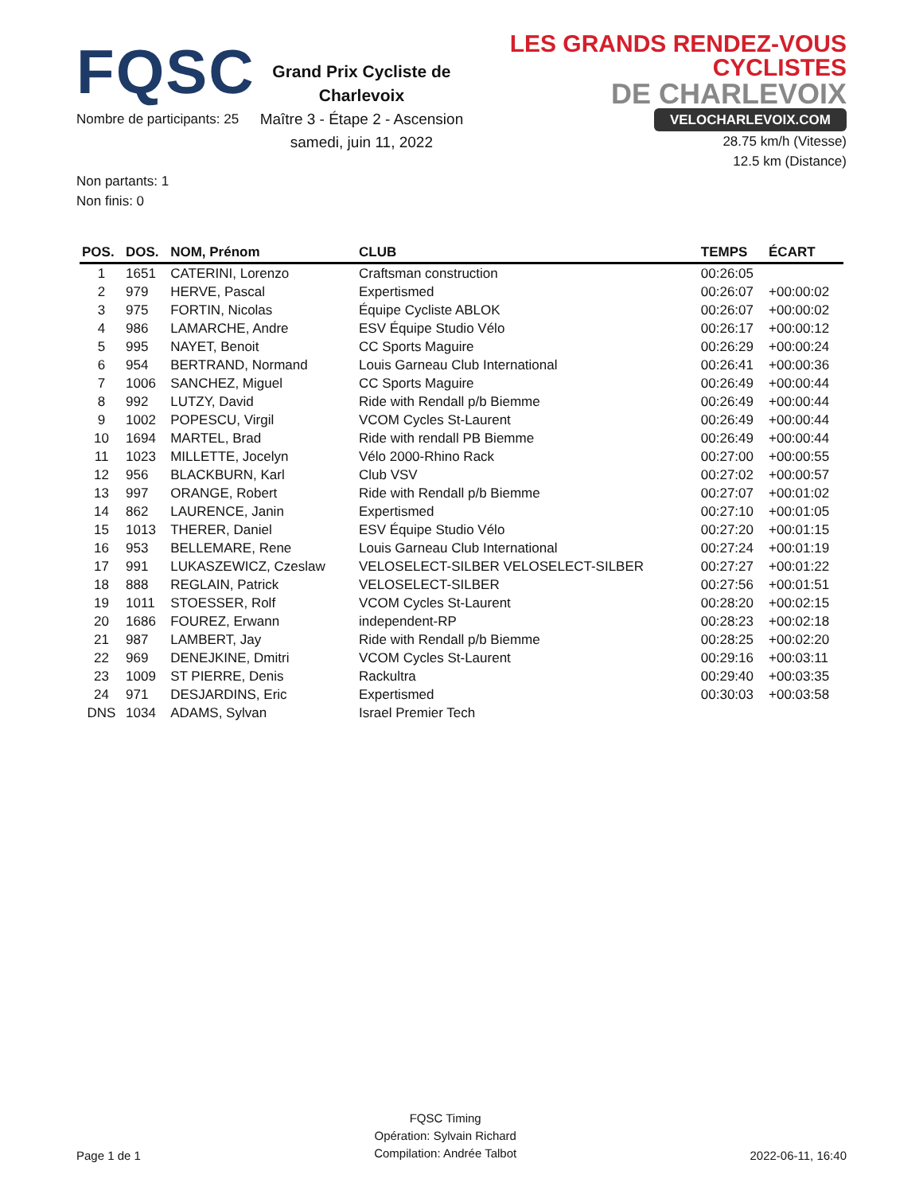FQSC
Nombre de participants: 25
Grand Prix Cycliste de Charlevoix
Maître 3 - Étape 2 - Ascension
samedi, juin 11, 2022
LES GRANDS RENDEZ-VOUS CYCLISTES
DE CHARLEVOIX
VELOCHARLEVOIX.COM
28.75 km/h (Vitesse)
12.5 km (Distance)
Non partants: 1
Non finis: 0
| POS. | DOS. | NOM, Prénom | CLUB | TEMPS | ÉCART |
| --- | --- | --- | --- | --- | --- |
| 1 | 1651 | CATERINI, Lorenzo | Craftsman construction | 00:26:05 | |
| 2 | 979 | HERVE, Pascal | Expertismed | 00:26:07 | +00:00:02 |
| 3 | 975 | FORTIN, Nicolas | Équipe Cycliste ABLOK | 00:26:07 | +00:00:02 |
| 4 | 986 | LAMARCHE, Andre | ESV Équipe Studio Vélo | 00:26:17 | +00:00:12 |
| 5 | 995 | NAYET, Benoit | CC Sports Maguire | 00:26:29 | +00:00:24 |
| 6 | 954 | BERTRAND, Normand | Louis Garneau Club International | 00:26:41 | +00:00:36 |
| 7 | 1006 | SANCHEZ, Miguel | CC Sports Maguire | 00:26:49 | +00:00:44 |
| 8 | 992 | LUTZY, David | Ride with Rendall p/b Biemme | 00:26:49 | +00:00:44 |
| 9 | 1002 | POPESCU, Virgil | VCOM Cycles St-Laurent | 00:26:49 | +00:00:44 |
| 10 | 1694 | MARTEL, Brad | Ride with rendall PB Biemme | 00:26:49 | +00:00:44 |
| 11 | 1023 | MILLETTE, Jocelyn | Vélo 2000-Rhino Rack | 00:27:00 | +00:00:55 |
| 12 | 956 | BLACKBURN, Karl | Club VSV | 00:27:02 | +00:00:57 |
| 13 | 997 | ORANGE, Robert | Ride with Rendall p/b Biemme | 00:27:07 | +00:01:02 |
| 14 | 862 | LAURENCE, Janin | Expertismed | 00:27:10 | +00:01:05 |
| 15 | 1013 | THERER, Daniel | ESV Équipe Studio Vélo | 00:27:20 | +00:01:15 |
| 16 | 953 | BELLEMARE, Rene | Louis Garneau Club International | 00:27:24 | +00:01:19 |
| 17 | 991 | LUKASZEWICZ, Czeslaw | VELOSELECT-SILBER VELOSELECT-SILBER | 00:27:27 | +00:01:22 |
| 18 | 888 | REGLAIN, Patrick | VELOSELECT-SILBER | 00:27:56 | +00:01:51 |
| 19 | 1011 | STOESSER, Rolf | VCOM Cycles St-Laurent | 00:28:20 | +00:02:15 |
| 20 | 1686 | FOUREZ, Erwann | independent-RP | 00:28:23 | +00:02:18 |
| 21 | 987 | LAMBERT, Jay | Ride with Rendall p/b Biemme | 00:28:25 | +00:02:20 |
| 22 | 969 | DENEJKINE, Dmitri | VCOM Cycles St-Laurent | 00:29:16 | +00:03:11 |
| 23 | 1009 | ST PIERRE, Denis | Rackultra | 00:29:40 | +00:03:35 |
| 24 | 971 | DESJARDINS, Eric | Expertismed | 00:30:03 | +00:03:58 |
| DNS | 1034 | ADAMS, Sylvan | Israel Premier Tech | | |
Page 1 de 1
FQSC Timing
Opération: Sylvain Richard
Compilation: Andrée Talbot
2022-06-11, 16:40